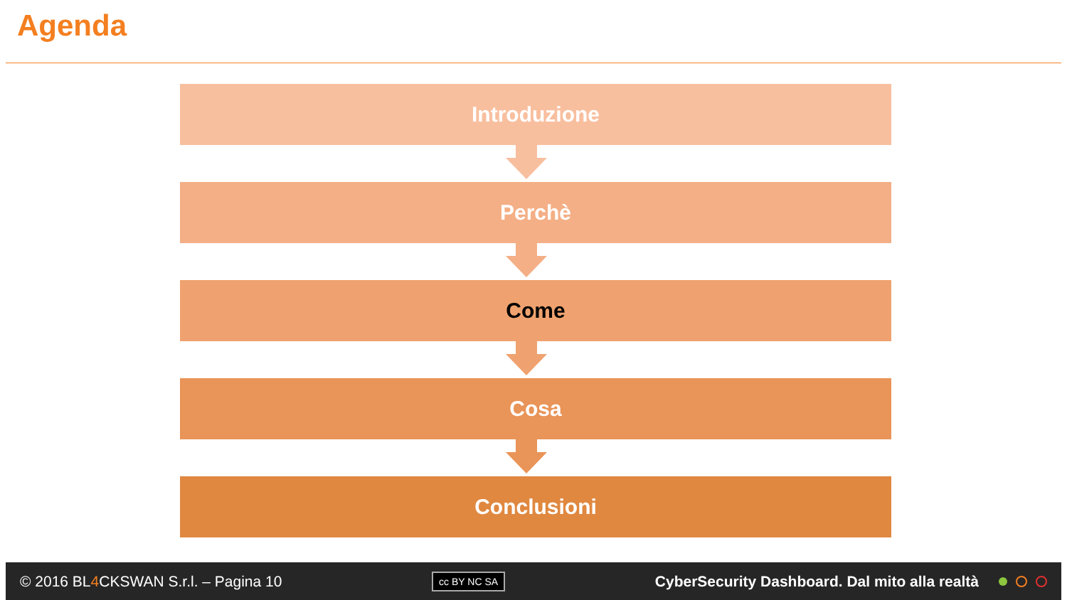Agenda
Introduzione
Perchè
Come
Cosa
Conclusioni
© 2016 BL4 CKSWAN S.r.l. – Pagina 10 cc BY NC SA CyberSecurity Dashboard. Dal mito alla realtà